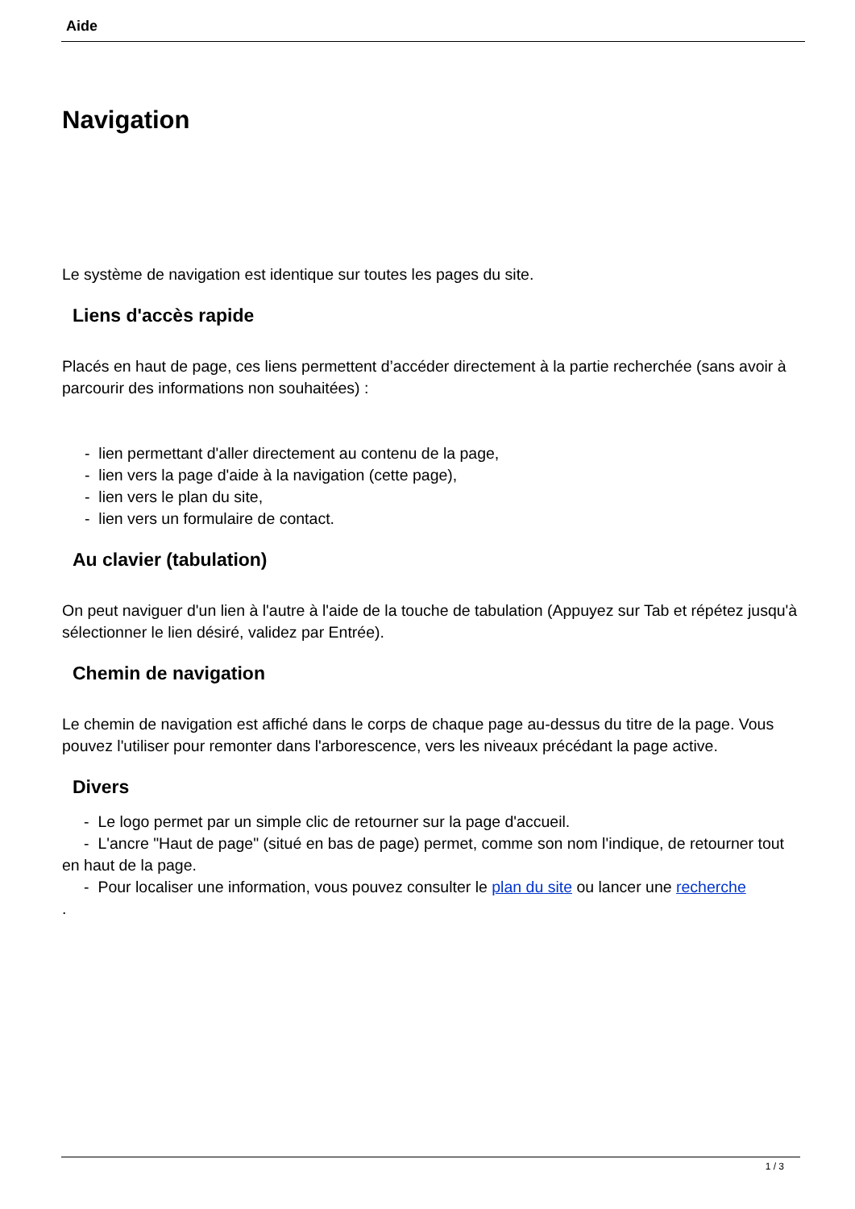Aide
Navigation
Le système de navigation est identique sur toutes les pages du site.
Liens d'accès rapide
Placés en haut de page, ces liens permettent d’accéder directement à la partie recherchée (sans avoir à parcourir des informations non souhaitées) :
- lien permettant d'aller directement au contenu de la page,
- lien vers la page d'aide à la navigation (cette page),
- lien vers le plan du site,
- lien vers un formulaire de contact.
Au clavier (tabulation)
On peut naviguer d'un lien à l'autre à l'aide de la touche de tabulation (Appuyez sur Tab et répétez jusqu'à sélectionner le lien désiré, validez par Entrée).
Chemin de navigation
Le chemin de navigation est affiché dans le corps de chaque page au-dessus du titre de la page. Vous pouvez l'utiliser pour remonter dans l'arborescence, vers les niveaux précédant la page active.
Divers
- Le logo permet par un simple clic de retourner sur la page d'accueil.
- L'ancre "Haut de page" (situé en bas de page) permet, comme son nom l'indique, de retourner tout en haut de la page.
- Pour localiser une information, vous pouvez consulter le plan du site ou lancer une recherche
.
1 / 3